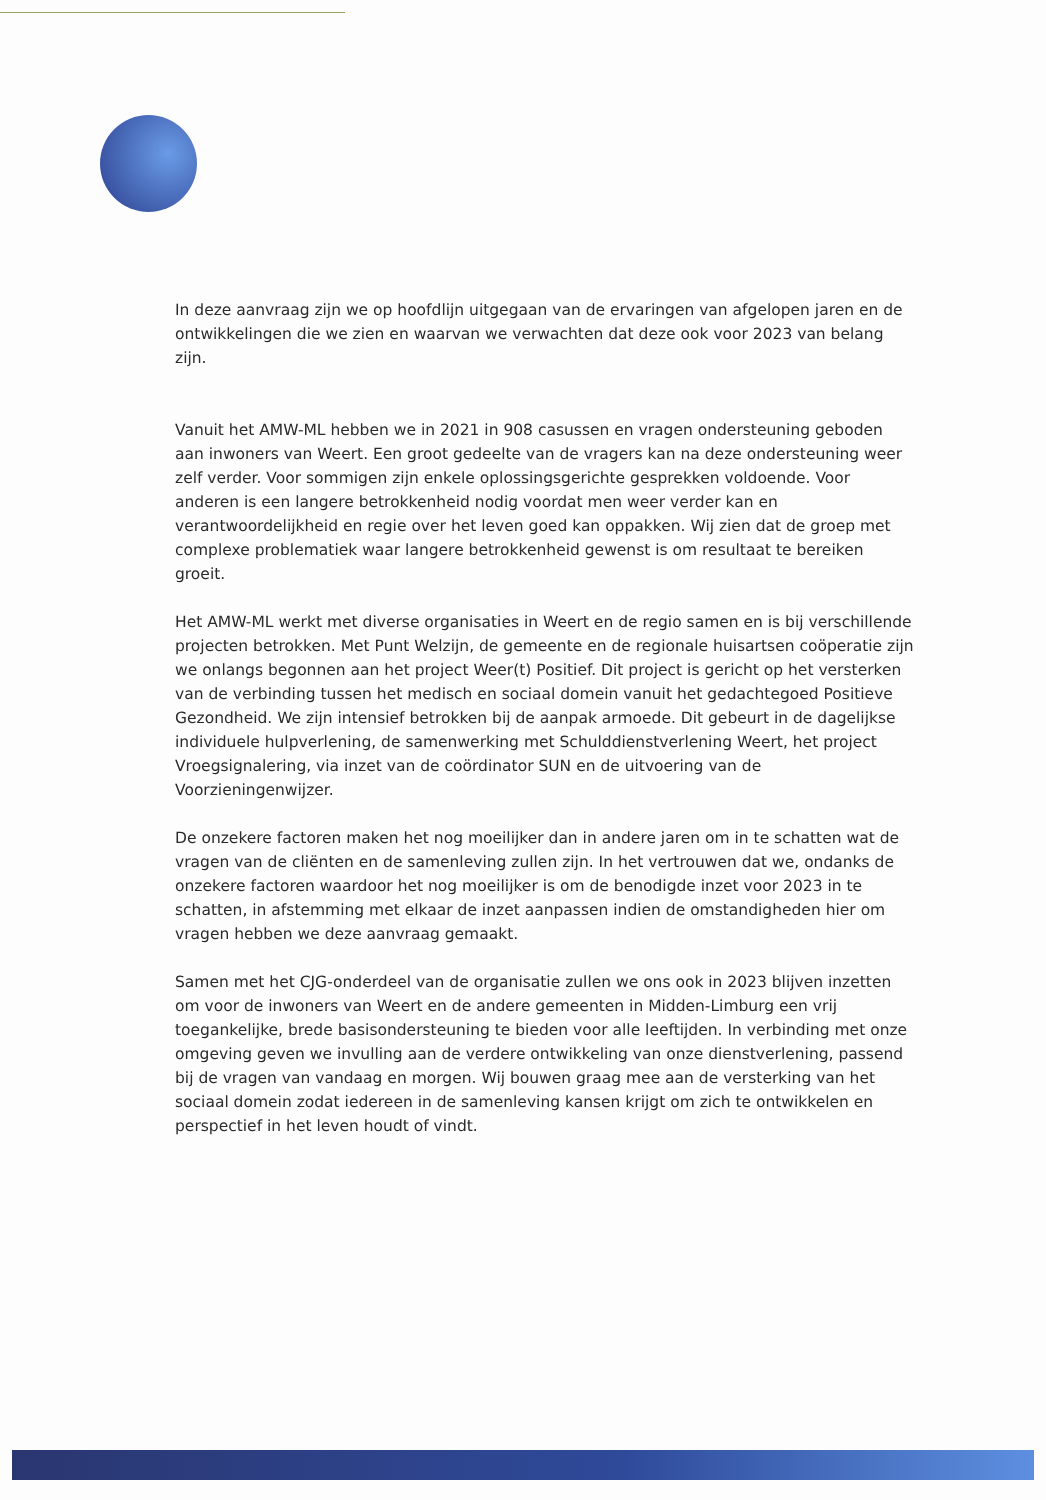In deze aanvraag zijn we op hoofdlijn uitgegaan van de ervaringen van afgelopen jaren en de ontwikkelingen die we zien en waarvan we verwachten dat deze ook voor 2023 van belang zijn.
Vanuit het AMW-ML hebben we in 2021 in 908 casussen en vragen ondersteuning geboden aan inwoners van Weert. Een groot gedeelte van de vragers kan na deze ondersteuning weer zelf verder. Voor sommigen zijn enkele oplossingsgerichte gesprekken voldoende. Voor anderen is een langere betrokkenheid nodig voordat men weer verder kan en verantwoordelijkheid en regie over het leven goed kan oppakken. Wij zien dat de groep met complexe problematiek waar langere betrokkenheid gewenst is om resultaat te bereiken groeit.
Het AMW-ML werkt met diverse organisaties in Weert en de regio samen en is bij verschillende projecten betrokken. Met Punt Welzijn, de gemeente en de regionale huisartsen coöperatie zijn we onlangs begonnen aan het project Weer(t) Positief. Dit project is gericht op het versterken van de verbinding tussen het medisch en sociaal domein vanuit het gedachtegoed Positieve Gezondheid. We zijn intensief betrokken bij de aanpak armoede. Dit gebeurt in de dagelijkse individuele hulpverlening, de samenwerking met Schulddienstverlening Weert, het project Vroegsignalering, via inzet van de coördinator SUN en de uitvoering van de Voorzieningenwijzer.
De onzekere factoren maken het nog moeilijker dan in andere jaren om in te schatten wat de vragen van de cliënten en de samenleving zullen zijn. In het vertrouwen dat we, ondanks de onzekere factoren waardoor het nog moeilijker is om de benodigde inzet voor 2023 in te schatten, in afstemming met elkaar de inzet aanpassen indien de omstandigheden hier om vragen hebben we deze aanvraag gemaakt.
Samen met het CJG-onderdeel van de organisatie zullen we ons ook in 2023 blijven inzetten om voor de inwoners van Weert en de andere gemeenten in Midden-Limburg een vrij toegankelijke, brede basisondersteuning te bieden voor alle leeftijden. In verbinding met onze omgeving geven we invulling aan de verdere ontwikkeling van onze dienstverlening, passend bij de vragen van vandaag en morgen. Wij bouwen graag mee aan de versterking van het sociaal domein zodat iedereen in de samenleving kansen krijgt om zich te ontwikkelen en perspectief in het leven houdt of vindt.